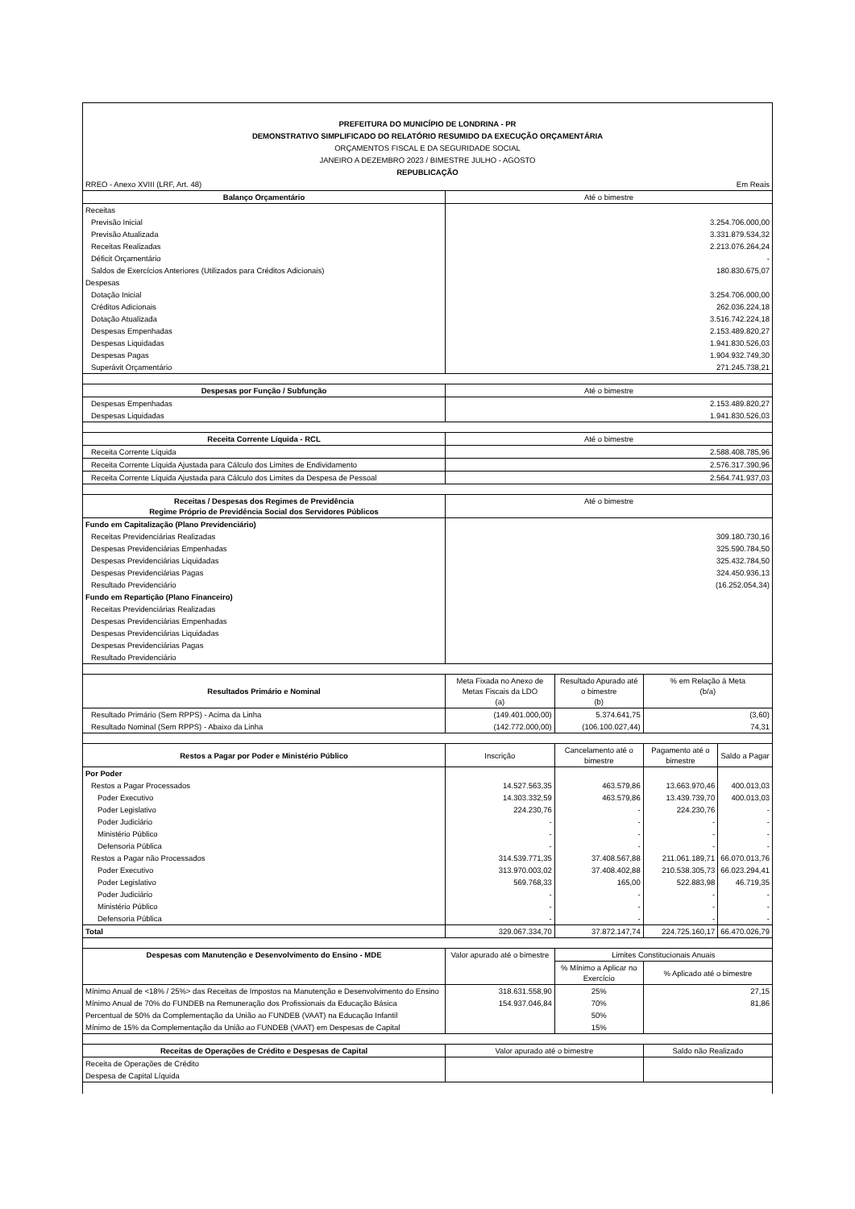PREFEITURA DO MUNICÍPIO DE LONDRINA - PR
DEMONSTRATIVO SIMPLIFICADO DO RELATÓRIO RESUMIDO DA EXECUÇÃO ORÇAMENTÁRIA
ORÇAMENTOS FISCAL E DA SEGURIDADE SOCIAL
JANEIRO A DEZEMBRO 2023 / BIMESTRE JULHO - AGOSTO
REPUBLICAÇÃO
| RREO - Anexo XVIII (LRF, Art. 48) | | Em Reais | | |
| Balanço Orçamentário | Até o bimestre | | | |
| Receitas | | | | |
| Previsão Inicial | 3.254.706.000,00 | | | |
| Previsão Atualizada | 3.331.879.534,32 | | | |
| Receitas Realizadas | 2.213.076.264,24 | | | |
| Déficit Orçamentário | - | | | |
| Saldos de Exercícios Anteriores (Utilizados para Créditos Adicionais) | 180.830.675,07 | | | |
| Despesas | | | | |
| Dotação Inicial | 3.254.706.000,00 | | | |
| Créditos Adicionais | 262.036.224,18 | | | |
| Dotação Atualizada | 3.516.742.224,18 | | | |
| Despesas Empenhadas | 2.153.489.820,27 | | | |
| Despesas Liquidadas | 1.941.830.526,03 | | | |
| Despesas Pagas | 1.904.932.749,30 | | | |
| Superávit Orçamentário | 271.245.738,21 | | | |
| Despesas por Função / Subfunção | Até o bimestre | | | |
| Despesas Empenhadas | 2.153.489.820,27 | | | |
| Despesas Liquidadas | 1.941.830.526,03 | | | |
| Receita Corrente Líquida - RCL | Até o bimestre | | | |
| Receita Corrente Líquida | 2.588.408.785,96 | | | |
| Receita Corrente Líquida Ajustada para Cálculo dos Limites de Endividamento | 2.576.317.390,96 | | | |
| Receita Corrente Líquida Ajustada para Cálculo dos Limites da Despesa de Pessoal | 2.564.741.937,03 | | | |
| Receitas / Despesas dos Regimes de Previdência Regime Próprio de Previdência Social dos Servidores Públicos | Até o bimestre | | | |
| Fundo em Capitalização (Plano Previdenciário) | | | | |
| Receitas Previdenciárias Realizadas | 309.180.730,16 | | | |
| Despesas Previdenciárias Empenhadas | 325.590.784,50 | | | |
| Despesas Previdenciárias Liquidadas | 325.432.784,50 | | | |
| Despesas Previdenciárias Pagas | 324.450.936,13 | | | |
| Resultado Previdenciário | (16.252.054,34) | | | |
| Fundo em Repartição (Plano Financeiro) | | | | |
| Receitas Previdenciárias Realizadas | | | | |
| Despesas Previdenciárias Empenhadas | | | | |
| Despesas Previdenciárias Liquidadas | | | | |
| Despesas Previdenciárias Pagas | | | | |
| Resultado Previdenciário | | | | |
| Resultados Primário e Nominal | Meta Fixada no Anexo de Metas Fiscais da LDO (a) | Resultado Apurado até o bimestre (b) | % em Relação á Meta (b/a) | |
| Resultado Primário (Sem RPPS) - Acima da Linha | (149.401.000,00) | 5.374.641,75 | (3,60) | |
| Resultado Nominal (Sem RPPS) - Abaixo da Linha | (142.772.000,00) | (106.100.027,44) | 74,31 | |
| Restos a Pagar por Poder e Ministério Público | Inscrição | Cancelamento até o bimestre | Pagamento até o bimestre | Saldo a Pagar |
| Por Poder | | | | |
| Restos a Pagar Processados | 14.527.563,35 | 463.579,86 | 13.663.970,46 | 400.013,03 |
| Poder Executivo | 14.303.332,59 | 463.579,86 | 13.439.739,70 | 400.013,03 |
| Poder Legislativo | 224.230,76 | - | 224.230,76 | - |
| Poder Judiciário | - | - | - | - |
| Ministério Público | - | - | - | - |
| Defensoria Pública | - | - | - | - |
| Restos a Pagar não Processados | 314.539.771,35 | 37.408.567,88 | 211.061.189,71 | 66.070.013,76 |
| Poder Executivo | 313.970.003,02 | 37.408.402,88 | 210.538.305,73 | 66.023.294,41 |
| Poder Legislativo | 569.768,33 | 165,00 | 522.883,98 | 46.719,35 |
| Poder Judiciário | - | - | - | - |
| Ministério Público | - | - | - | - |
| Defensoria Pública | - | - | - | - |
| Total | 329.067.334,70 | 37.872.147,74 | 224.725.160,17 | 66.470.026,79 |
| Despesas com Manutenção e Desenvolvimento do Ensino - MDE | Valor apurado até o bimestre | Limites Constitucionais Anuais | | |
| | | % Mínimo a Aplicar no Exercício | % Aplicado até o bimestre | |
| Mínimo Anual de <18% / 25%> das Receitas de Impostos na Manutenção e Desenvolvimento do Ensino | 318.631.558,90 | 25% | 27,15 | |
| Mínimo Anual de 70% do FUNDEB na Remuneração dos Profissionais da Educação Básica | 154.937.046,84 | 70% | 81,86 | |
| Percentual de 50% da Complementação da União ao FUNDEB (VAAT) na Educação Infantil | | 50% | | |
| Mínimo de 15% da Complementação da União ao FUNDEB (VAAT) em Despesas de Capital | | 15% | | |
| Receitas de Operações de Crédito e Despesas de Capital | Valor apurado até o bimestre | | Saldo não Realizado | |
| Receita de Operações de Crédito | | | | |
| Despesa de Capital Líquida | | | | |